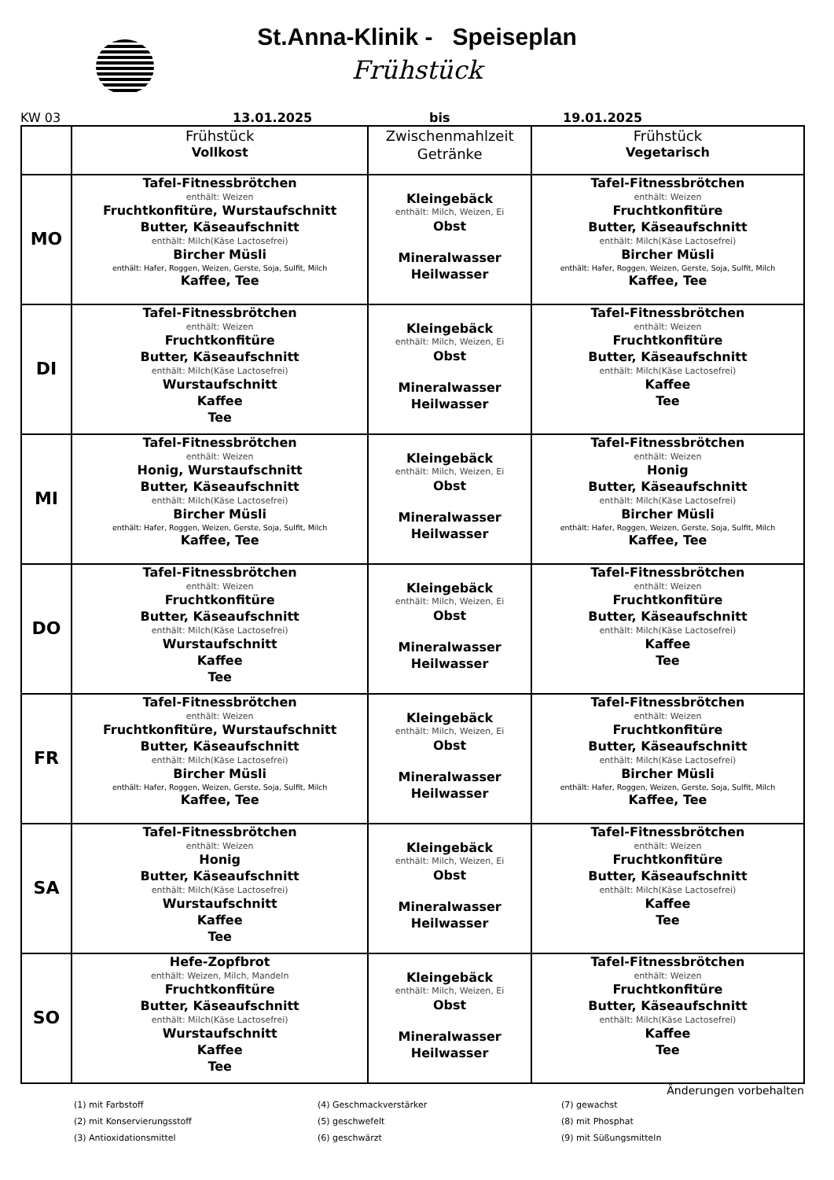St.Anna-Klinik - Speiseplan
Frühstück
KW 03 13.01.2025 bis 19.01.2025
| | Frühstück Vollkost | Zwischenmahlzeit Getränke | Frühstück Vegetarisch |
| --- | --- | --- | --- |
| MO | Tafel-Fitnessbrötchen enthält: Weizen Fruchtkonfitüre, Wurstaufschnitt Butter, Käseaufschnitt enthält: Milch(Käse Lactosefrei) Bircher Müsli enthält: Hafer, Roggen, Weizen, Gerste, Soja, Sulfit, Milch Kaffee, Tee | Kleingebäck enthält: Milch, Weizen, Ei Obst Mineralwasser Heilwasser | Tafel-Fitnessbrötchen enthält: Weizen Fruchtkonfitüre Butter, Käseaufschnitt enthält: Milch(Käse Lactosefrei) Bircher Müsli enthält: Hafer, Roggen, Weizen, Gerste, Soja, Sulfit, Milch Kaffee, Tee |
| DI | Tafel-Fitnessbrötchen enthält: Weizen Fruchtkonfitüre Butter, Käseaufschnitt enthält: Milch(Käse Lactosefrei) Wurstaufschnitt Kaffee Tee | Kleingebäck enthält: Milch, Weizen, Ei Obst Mineralwasser Heilwasser | Tafel-Fitnessbrötchen enthält: Weizen Fruchtkonfitüre Butter, Käseaufschnitt enthält: Milch(Käse Lactosefrei) Kaffee Tee |
| MI | Tafel-Fitnessbrötchen enthält: Weizen Honig, Wurstaufschnitt Butter, Käseaufschnitt enthält: Milch(Käse Lactosefrei) Bircher Müsli enthält: Hafer, Roggen, Weizen, Gerste, Soja, Sulfit, Milch Kaffee, Tee | Kleingebäck enthält: Milch, Weizen, Ei Obst Mineralwasser Heilwasser | Tafel-Fitnessbrötchen enthält: Weizen Honig Butter, Käseaufschnitt enthält: Milch(Käse Lactosefrei) Bircher Müsli enthält: Hafer, Roggen, Weizen, Gerste, Soja, Sulfit, Milch Kaffee, Tee |
| DO | Tafel-Fitnessbrötchen enthält: Weizen Fruchtkonfitüre Butter, Käseaufschnitt enthält: Milch(Käse Lactosefrei) Wurstaufschnitt Kaffee Tee | Kleingebäck enthält: Milch, Weizen, Ei Obst Mineralwasser Heilwasser | Tafel-Fitnessbrötchen enthält: Weizen Fruchtkonfitüre Butter, Käseaufschnitt enthält: Milch(Käse Lactosefrei) Kaffee Tee |
| FR | Tafel-Fitnessbrötchen enthält: Weizen Fruchtkonfitüre, Wurstaufschnitt Butter, Käseaufschnitt enthält: Milch(Käse Lactosefrei) Bircher Müsli enthält: Hafer, Roggen, Weizen, Gerste, Soja, Sulfit, Milch Kaffee, Tee | Kleingebäck enthält: Milch, Weizen, Ei Obst Mineralwasser Heilwasser | Tafel-Fitnessbrötchen enthält: Weizen Fruchtkonfitüre Butter, Käseaufschnitt enthält: Milch(Käse Lactosefrei) Bircher Müsli enthält: Hafer, Roggen, Weizen, Gerste, Soja, Sulfit, Milch Kaffee, Tee |
| SA | Tafel-Fitnessbrötchen enthält: Weizen Honig Butter, Käseaufschnitt enthält: Milch(Käse Lactosefrei) Wurstaufschnitt Kaffee Tee | Kleingebäck enthält: Milch, Weizen, Ei Obst Mineralwasser Heilwasser | Tafel-Fitnessbrötchen enthält: Weizen Fruchtkonfitüre Butter, Käseaufschnitt enthält: Milch(Käse Lactosefrei) Kaffee Tee |
| SO | Hefe-Zopfbrot enthält: Weizen, Milch, Mandeln Fruchtkonfitüre Butter, Käseaufschnitt enthält: Milch(Käse Lactosefrei) Wurstaufschnitt Kaffee Tee | Kleingebäck enthält: Milch, Weizen, Ei Obst Mineralwasser Heilwasser | Tafel-Fitnessbrötchen enthält: Weizen Fruchtkonfitüre Butter, Käseaufschnitt enthält: Milch(Käse Lactosefrei) Kaffee Tee |
Änderungen vorbehalten
(1) mit Farbstoff (4) Geschmackverstärker (7) gewachst (2) mit Konservierungsstoff (5) geschwefelt (8) mit Phosphat (3) Antioxidationsmittel (6) geschwärzt (9) mit Süßungsmitteln